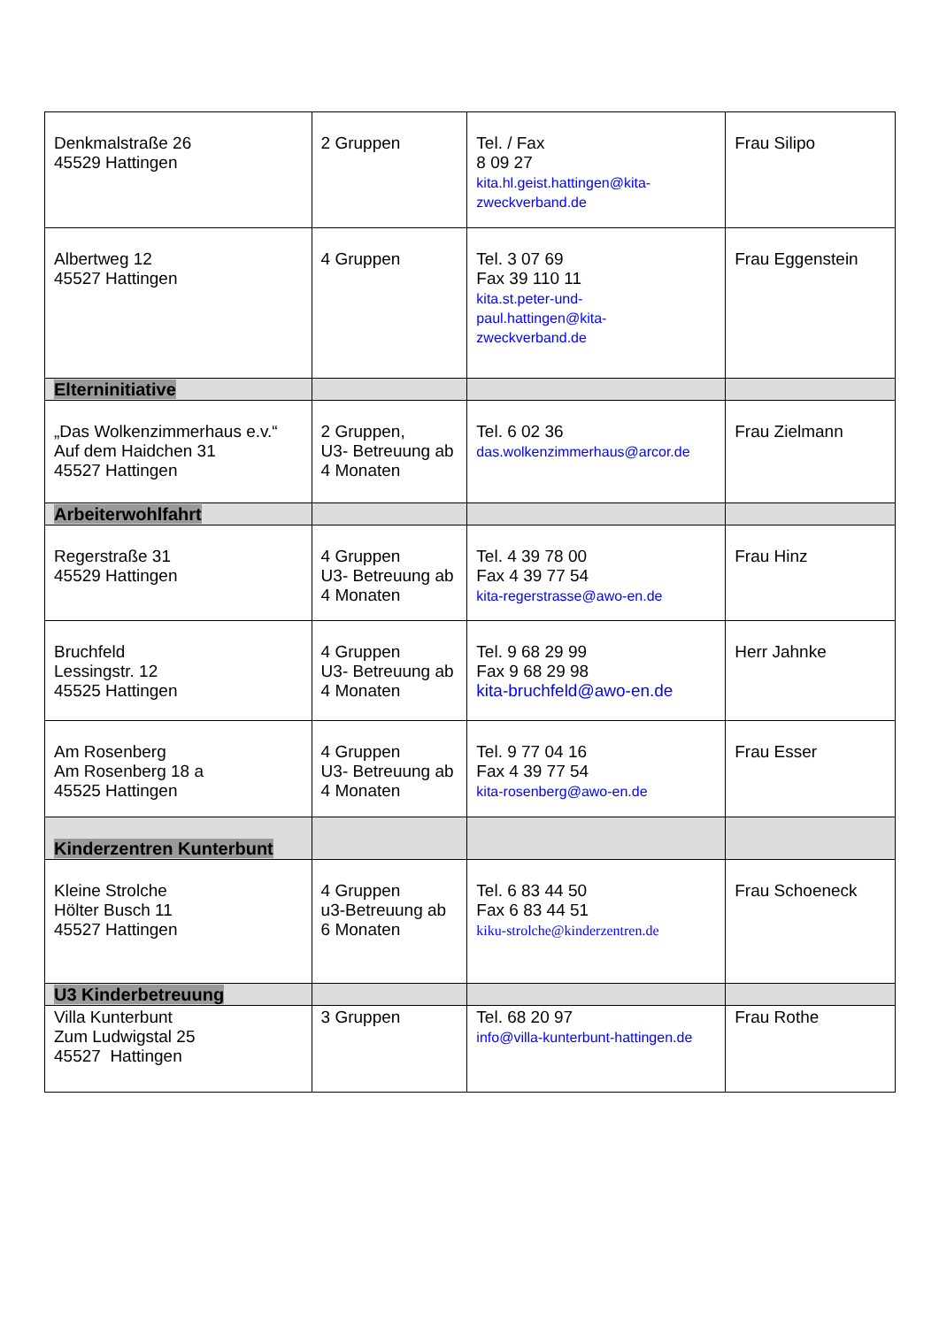| Denkmalstraße 26 45529 Hattingen | 2 Gruppen | Tel. / Fax 8 09 27 kita.hl.geist.hattingen@kita- zweckverband.de | Frau Silipo |
| Albertweg 12 45527 Hattingen | 4 Gruppen | Tel. 3 07 69 Fax 39 110 11 kita.st.peter-und- paul.hattingen@kita- zweckverband.de | Frau Eggenstein |
| Elterninitiative | | | |
| „Das Wolkenzimmerhaus e.v.“ Auf dem Haidchen 31 45527 Hattingen | 2 Gruppen, U3- Betreuung ab 4 Monaten | Tel. 6 02 36 das.wolkenzimmerhaus@arcor.de | Frau Zielmann |
| Arbeiterwohlfahrt | | | |
| Regerstraße 31 45529 Hattingen | 4 Gruppen U3- Betreuung ab 4 Monaten | Tel. 4 39 78 00 Fax 4 39 77 54 kita-regerstrasse@awo-en.de | Frau Hinz |
| Bruchfeld Lessingstr. 12 45525 Hattingen | 4 Gruppen U3- Betreuung ab 4 Monaten | Tel. 9 68 29 99 Fax 9 68 29 98 kita-bruchfeld@awo-en.de | Herr Jahnke |
| Am Rosenberg Am Rosenberg 18 a 45525 Hattingen | 4 Gruppen U3- Betreuung ab 4 Monaten | Tel. 9 77 04 16 Fax 4 39 77 54 kita-rosenberg@awo-en.de | Frau Esser |
| Kinderzentren Kunterbunt | | | |
| Kleine Strolche Hölter Busch 11 45527 Hattingen | 4 Gruppen u3-Betreuung ab 6 Monaten | Tel. 6 83 44 50 Fax 6 83 44 51 kiku-strolche@kinderzentren.de | Frau Schoeneck |
| U3 Kinderbetreuung | | | |
| Villa Kunterbunt Zum Ludwigstal 25 45527 Hattingen | 3 Gruppen | Tel. 68 20 97 info@villa-kunterbunt-hattingen.de | Frau Rothe |